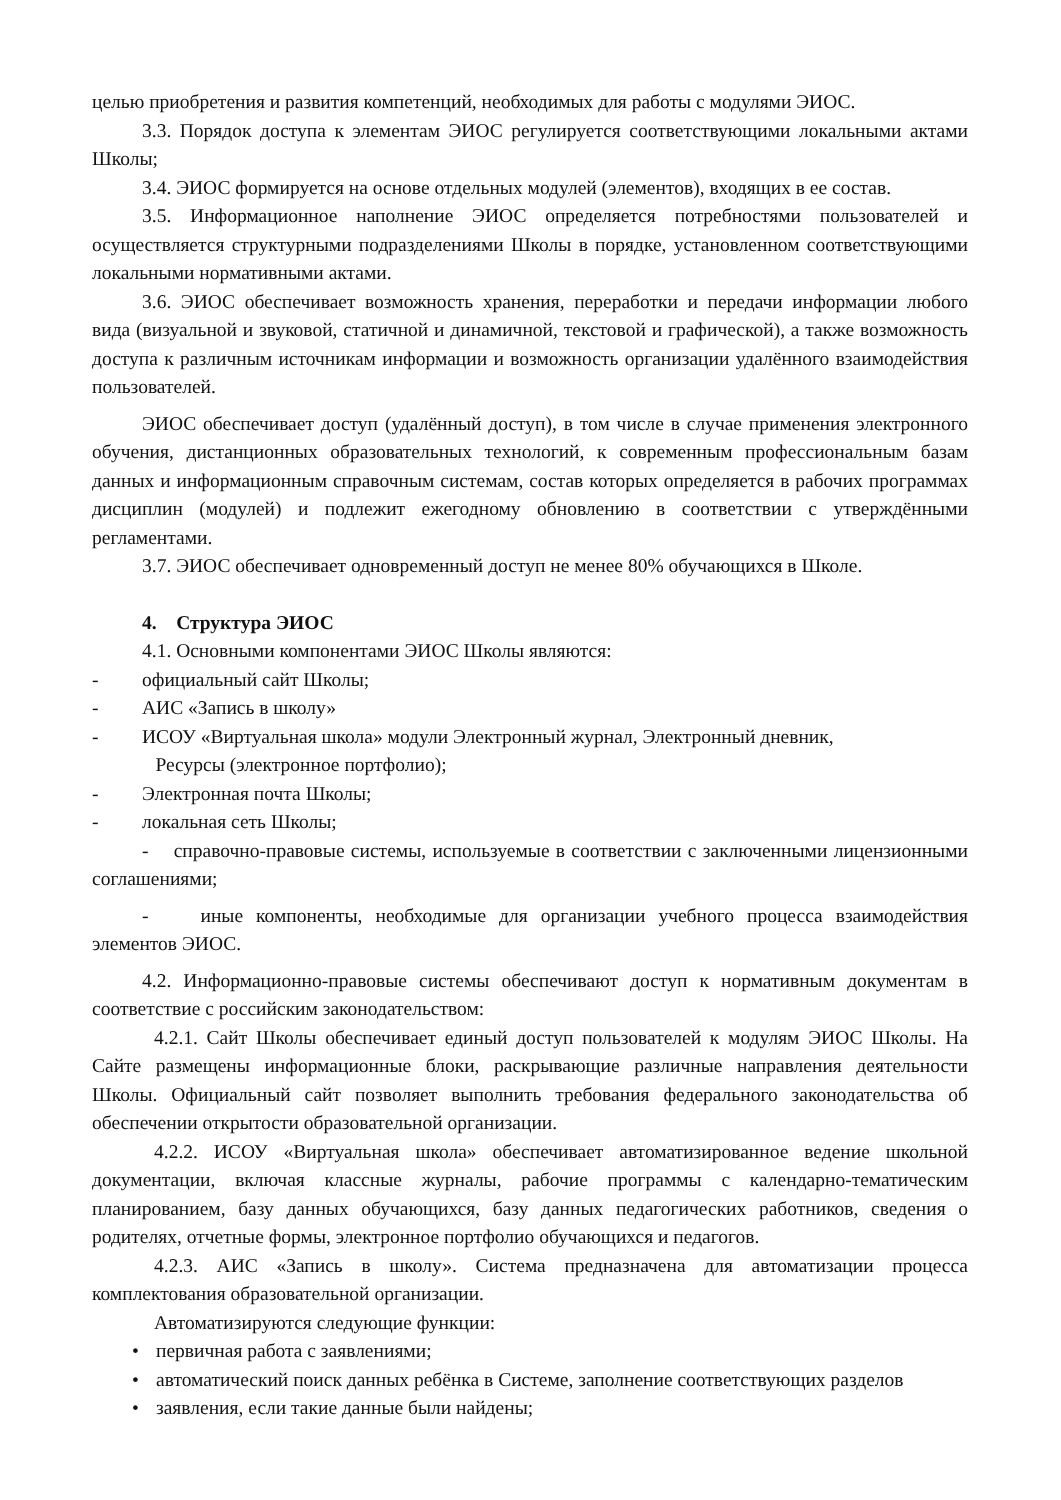целью приобретения и развития компетенций, необходимых для работы с модулями ЭИОС.
3.3. Порядок доступа к элементам ЭИОС регулируется соответствующими локальными актами Школы;
3.4. ЭИОС формируется на основе отдельных модулей (элементов), входящих в ее состав.
3.5. Информационное наполнение ЭИОС определяется потребностями пользователей и осуществляется структурными подразделениями Школы в порядке, установленном соответствующими локальными нормативными актами.
3.6. ЭИОС обеспечивает возможность хранения, переработки и передачи информации любого вида (визуальной и звуковой, статичной и динамичной, текстовой и графической), а также возможность доступа к различным источникам информации и возможность организации удалённого взаимодействия пользователей.
ЭИОС обеспечивает доступ (удалённый доступ), в том числе в случае применения электронного обучения, дистанционных образовательных технологий, к современным профессиональным базам данных и информационным справочным системам, состав которых определяется в рабочих программах дисциплин (модулей) и подлежит ежегодному обновлению в соответствии с утверждёнными регламентами.
3.7. ЭИОС обеспечивает одновременный доступ не менее 80% обучающихся в Школе.
4. Структура ЭИОС
4.1. Основными компонентами ЭИОС Школы являются:
- официальный сайт Школы;
- АИС «Запись в школу»
- ИСОУ «Виртуальная школа» модули Электронный журнал, Электронный дневник,
Ресурсы (электронное портфолио);
- Электронная почта Школы;
- локальная сеть Школы;
- справочно-правовые системы, используемые в соответствии с заключенными лицензионными соглашениями;
- иные компоненты, необходимые для организации учебного процесса взаимодействия элементов ЭИОС.
4.2. Информационно-правовые системы обеспечивают доступ к нормативным документам в соответствие с российским законодательством:
4.2.1. Сайт Школы обеспечивает единый доступ пользователей к модулям ЭИОС Школы. На Сайте размещены информационные блоки, раскрывающие различные направления деятельности Школы. Официальный сайт позволяет выполнить требования федерального законодательства об обеспечении открытости образовательной организации.
4.2.2. ИСОУ «Виртуальная школа» обеспечивает автоматизированное ведение школьной документации, включая классные журналы, рабочие программы с календарно-тематическим планированием, базу данных обучающихся, базу данных педагогических работников, сведения о родителях, отчетные формы, электронное портфолио обучающихся и педагогов.
4.2.3. АИС «Запись в школу». Система предназначена для автоматизации процесса комплектования образовательной организации.
Автоматизируются следующие функции:
• первичная работа с заявлениями;
• автоматический поиск данных ребёнка в Системе, заполнение соответствующих разделов
• заявления, если такие данные были найдены;